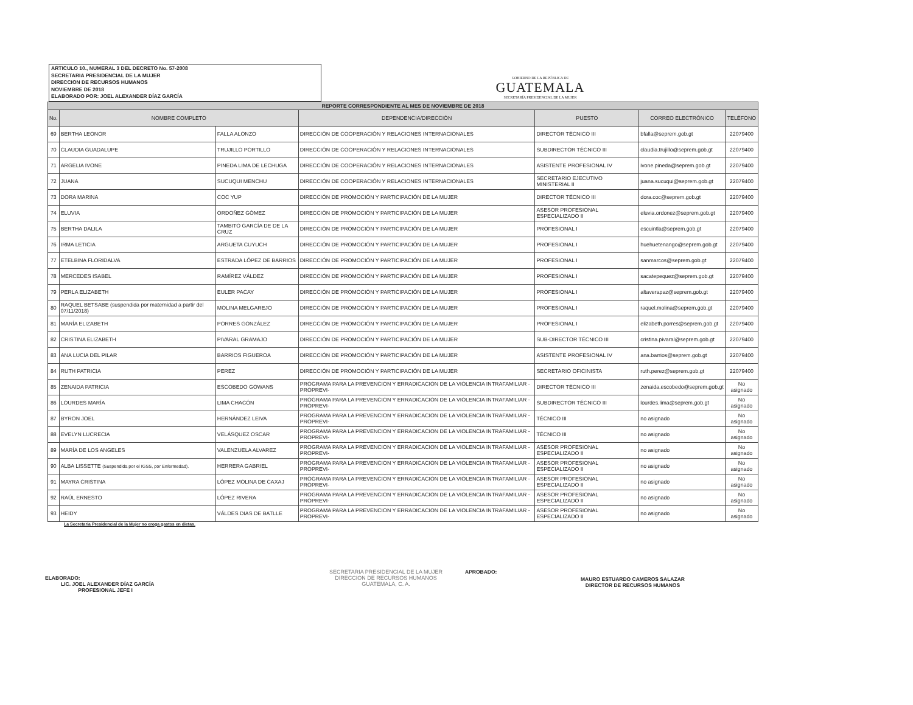ARTICULO 10., NUMERAL 3 DEL DECRETO No. 57-2008
SECRETARIA PRESIDENCIAL DE LA MUJER
DIRECCION DE RECURSOS HUMANOS
NOVIEMBRE DE 2018
ELABORADO POR: JOEL ALEXANDER DÍAZ GARCÍA
GOBIERNO DE LA REPÚBLICA DE
GUATEMALA
SECRETARÍA PRESIDENCIAL DE LA MUJER
| REPORTE CORRESPONDIENTE AL MES DE NOVIEMBRE DE 2018 | | | | | | |
| No. | NOMBRE COMPLETO | | DEPENDENCIA/DIRECCIÓN | PUESTO | CORREO ELECTRÓNICO | TELÉFONO |
| 69 | BERTHA LEONOR | FALLA ALONZO | DIRECCIÓN DE COOPERACIÓN Y RELACIONES INTERNACIONALES | DIRECTOR TÉCNICO III | bfalla@seprem.gob.gt | 22079400 |
| 70 | CLAUDIA GUADALUPE | TRUJILLO PORTILLO | DIRECCIÓN DE COOPERACIÓN Y RELACIONES INTERNACIONALES | SUBDIRECTOR TÉCNICO III | claudia.trujillo@seprem.gob.gt | 22079400 |
| 71 | ARGELIA IVONE | PINEDA LIMA DE LECHUGA | DIRECCIÓN DE COOPERACIÓN Y RELACIONES INTERNACIONALES | ASISTENTE PROFESIONAL IV | ivone.pineda@seprem.gob.gt | 22079400 |
| 72 | JUANA | SUCUQUI MENCHU | DIRECCIÓN DE COOPERACIÓN Y RELACIONES INTERNACIONALES | SECRETARIO EJECUTIVO MINISTERIAL II | juana.sucuqui@seprem.gob.gt | 22079400 |
| 73 | DORA MARINA | COC YUP | DIRECCIÓN DE PROMOCIÓN Y PARTICIPACIÓN DE LA MUJER | DIRECTOR TÉCNICO III | dora.coc@seprem.gob.gt | 22079400 |
| 74 | ELUVIA | ORDOÑEZ GÓMEZ | DIRECCIÓN DE PROMOCIÓN Y PARTICIPACIÓN DE LA MUJER | ASESOR PROFESIONAL ESPECIALIZADO II | eluvia.ordonez@seprem.gob.gt | 22079400 |
| 75 | BERTHA DALILA | TAMBITO GARCÍA DE DE LA CRUZ | DIRECCIÓN DE PROMOCIÓN Y PARTICIPACIÓN DE LA MUJER | PROFESIONAL I | escuintla@seprem.gob.gt | 22079400 |
| 76 | IRMA LETICIA | ARGUETA CUYUCH | DIRECCIÓN DE PROMOCIÓN Y PARTICIPACIÓN DE LA MUJER | PROFESIONAL I | huehuetenango@seprem.gob.gt | 22079400 |
| 77 | ETELBINA FLORIDALVA | ESTRADA LÓPEZ DE BARRIOS | DIRECCIÓN DE PROMOCIÓN Y PARTICIPACIÓN DE LA MUJER | PROFESIONAL I | sanmarcos@seprem.gob.gt | 22079400 |
| 78 | MERCEDES ISABEL | RAMÍREZ VÁLDEZ | DIRECCIÓN DE PROMOCIÓN Y PARTICIPACIÓN DE LA MUJER | PROFESIONAL I | sacatepequez@seprem.gob.gt | 22079400 |
| 79 | PERLA ELIZABETH | EULER PACAY | DIRECCIÓN DE PROMOCIÓN Y PARTICIPACIÓN DE LA MUJER | PROFESIONAL I | altaverapaz@seprem.gob.gt | 22079400 |
| 80 | RAQUEL BETSABE (suspendida por maternidad a partir del 07/11/2018) | MOLINA MELGAREJO | DIRECCIÓN DE PROMOCIÓN Y PARTICIPACIÓN DE LA MUJER | PROFESIONAL I | raquel.molina@seprem.gob.gt | 22079400 |
| 81 | MARÍA ELIZABETH | PORRES GONZÁLEZ | DIRECCIÓN DE PROMOCIÓN Y PARTICIPACIÓN DE LA MUJER | PROFESIONAL I | elizabeth.porres@seprem.gob.gt | 22079400 |
| 82 | CRISTINA ELIZABETH | PIVARAL GRAMAJO | DIRECCIÓN DE PROMOCIÓN Y PARTICIPACIÓN DE LA MUJER | SUB-DIRECTOR TÉCNICO III | cristina.pivaral@seprem.gob.gt | 22079400 |
| 83 | ANA LUCIA DEL PILAR | BARRIOS FIGUEROA | DIRECCIÓN DE PROMOCIÓN Y PARTICIPACIÓN DE LA MUJER | ASISTENTE PROFESIONAL IV | ana.barrios@seprem.gob.gt | 22079400 |
| 84 | RUTH PATRICIA | PEREZ | DIRECCIÓN DE PROMOCIÓN Y PARTICIPACIÓN DE LA MUJER | SECRETARIO OFICINISTA | ruth.perez@seprem.gob.gt | 22079400 |
| 85 | ZENAIDA PATRICIA | ESCOBEDO GOWANS | PROGRAMA PARA LA PREVENCION Y ERRADICACION DE LA VIOLENCIA INTRAFAMILIAR -PROPREVI- | DIRECTOR TÉCNICO III | zenaida.escobedo@seprem.gob.gt | No asignado |
| 86 | LOURDES MARÍA | LIMA CHACÓN | PROGRAMA PARA LA PREVENCION Y ERRADICACION DE LA VIOLENCIA INTRAFAMILIAR -PROPREVI- | SUBDIRECTOR TÉCNICO III | lourdes.lima@seprem.gob.gt | No asignado |
| 87 | BYRON JOEL | HERNÁNDEZ LEIVA | PROGRAMA PARA LA PREVENCION Y ERRADICACION DE LA VIOLENCIA INTRAFAMILIAR -PROPREVI- | TÉCNICO III | no asignado | No asignado |
| 88 | EVELYN LUCRECIA | VELÁSQUEZ OSCAR | PROGRAMA PARA LA PREVENCION Y ERRADICACION DE LA VIOLENCIA INTRAFAMILIAR -PROPREVI- | TÉCNICO III | no asignado | No asignado |
| 89 | MARÍA DE LOS ANGELES | VALENZUELA ALVAREZ | PROGRAMA PARA LA PREVENCION Y ERRADICACION DE LA VIOLENCIA INTRAFAMILIAR -PROPREVI- | ASESOR PROFESIONAL ESPECIALIZADO II | no asignado | No asignado |
| 90 | ALBA LISSETTE (Suspendida por el IGSS, por Enfermedad). | HERRERA GABRIEL | PROGRAMA PARA LA PREVENCION Y ERRADICACION DE LA VIOLENCIA INTRAFAMILIAR -PROPREVI- | ASESOR PROFESIONAL ESPECIALIZADO II | no asignado | No asignado |
| 91 | MAYRA CRISTINA | LÓPEZ MOLINA DE CAXAJ | PROGRAMA PARA LA PREVENCION Y ERRADICACION DE LA VIOLENCIA INTRAFAMILIAR -PROPREVI- | ASESOR PROFESIONAL ESPECIALIZADO II | no asignado | No asignado |
| 92 | RAÚL ERNESTO | LÓPEZ RIVERA | PROGRAMA PARA LA PREVENCION Y ERRADICACION DE LA VIOLENCIA INTRAFAMILIAR -PROPREVI- | ASESOR PROFESIONAL ESPECIALIZADO II | no asignado | No asignado |
| 93 | HEIDY | VÁLDES DIAS DE BATLLE | PROGRAMA PARA LA PREVENCION Y ERRADICACION DE LA VIOLENCIA INTRAFAMILIAR -PROPREVI- | ASESOR PROFESIONAL ESPECIALIZADO II | no asignado | No asignado |
La Secretaria Presidencial de la Mujer no eroga gastos en dietas.
ELABORADO:
LIC. JOEL ALEXANDER DÍAZ GARCÍA
PROFESIONAL JEFE I
SECRETARIA PRESIDENCIAL DE LA MUJER
DIRECCION DE RECURSOS HUMANOS
GUATEMALA, C. A.
APROBADO:
MAURO ESTUARDO CAMEROS SALAZAR
DIRECTOR DE RECURSOS HUMANOS